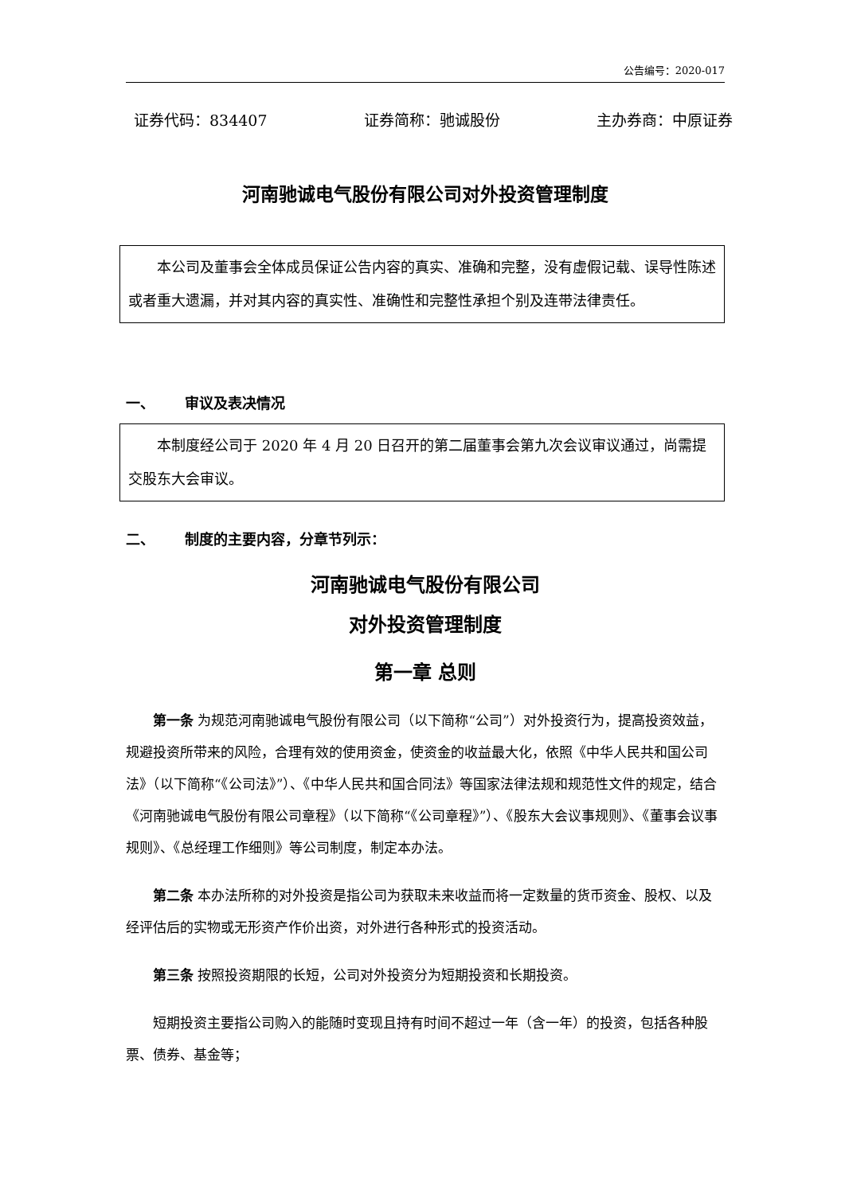公告编号：2020-017
证券代码：834407 证券简称：驰诚股份 主办券商：中原证券
河南驰诚电气股份有限公司对外投资管理制度
本公司及董事会全体成员保证公告内容的真实、准确和完整，没有虚假记载、误导性陈述或者重大遗漏，并对其内容的真实性、准确性和完整性承担个别及连带法律责任。
一、 审议及表决情况
本制度经公司于 2020 年 4 月 20 日召开的第二届董事会第九次会议审议通过，尚需提交股东大会审议。
二、 制度的主要内容，分章节列示：
河南驰诚电气股份有限公司
对外投资管理制度
第一章 总则
第一条 为规范河南驰诚电气股份有限公司（以下简称“公司”）对外投资行为，提高投资效益，规避投资所带来的风险，合理有效的使用资金，使资金的收益最大化，依照《中华人民共和国公司法》（以下简称“《公司法》”）、《中华人民共和国合同法》等国家法律法规和规范性文件的规定，结合《河南驰诚电气股份有限公司章程》（以下简称“《公司章程》”）、《股东大会议事规则》、《董事会议事规则》、《总经理工作细则》等公司制度，制定本办法。
第二条 本办法所称的对外投资是指公司为获取未来收益而将一定数量的货币资金、股权、以及经评估后的实物或无形资产作价出资，对外进行各种形式的投资活动。
第三条 按照投资期限的长短，公司对外投资分为短期投资和长期投资。
短期投资主要指公司购入的能随时变现且持有时间不超过一年（含一年）的投资，包括各种股票、债券、基金等；